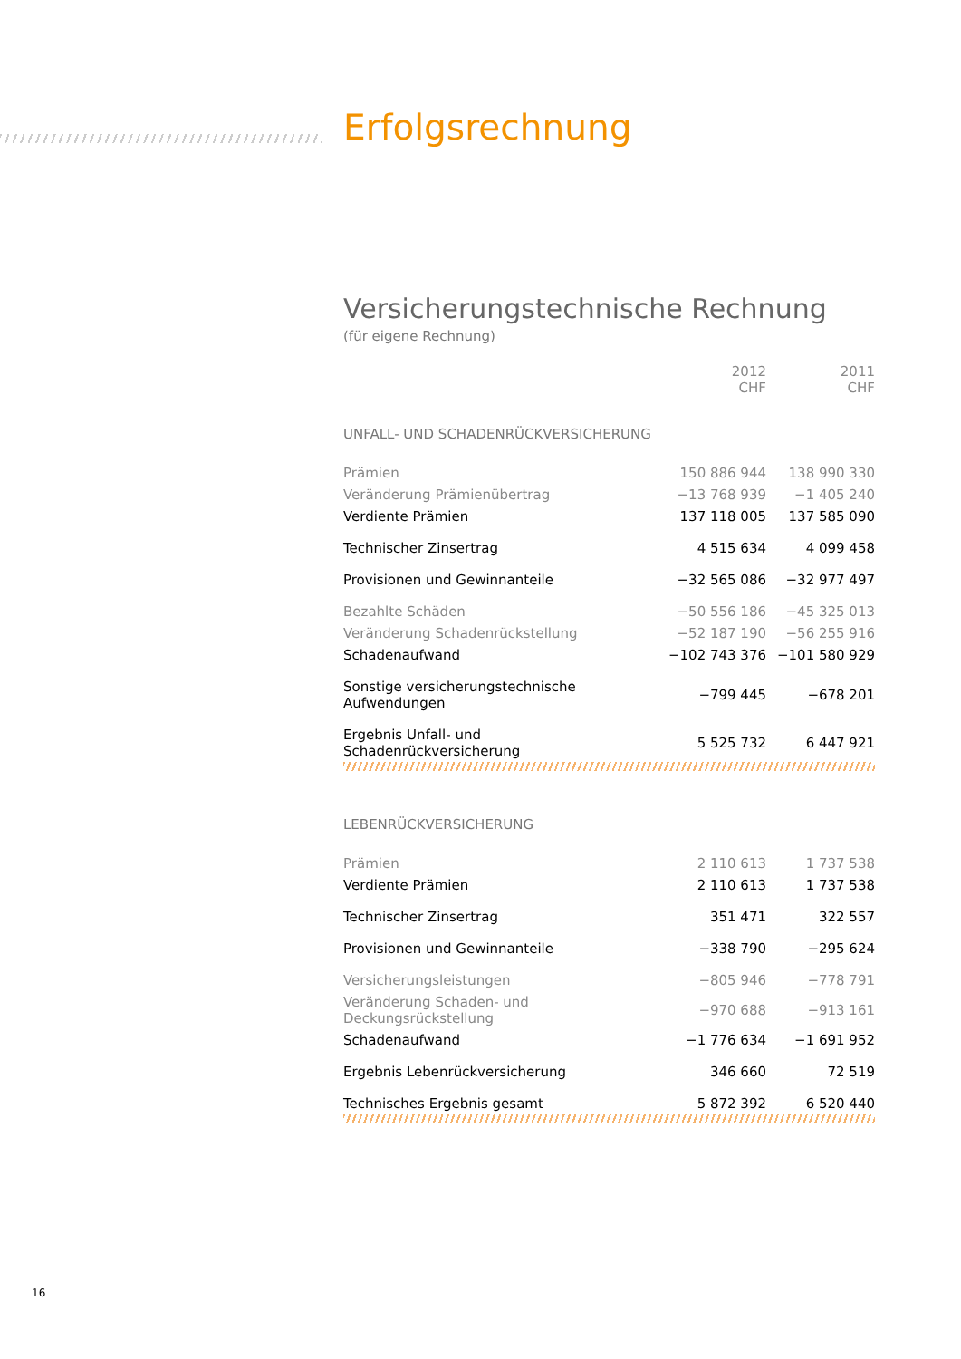Erfolgsrechnung
Versicherungstechnische Rechnung
(für eigene Rechnung)
| | 2012 CHF | 2011 CHF |
| --- | --- | --- |
| UNFALL- UND SCHADENRÜCKVERSICHERUNG | | |
| Prämien | 150 886 944 | 138 990 330 |
| Veränderung Prämienübertrag | −13 768 939 | −1 405 240 |
| Verdiente Prämien | 137 118 005 | 137 585 090 |
| Technischer Zinsertrag | 4 515 634 | 4 099 458 |
| Provisionen und Gewinnanteile | −32 565 086 | −32 977 497 |
| Bezahlte Schäden | −50 556 186 | −45 325 013 |
| Veränderung Schadenrückstellung | −52 187 190 | −56 255 916 |
| Schadenaufwand | −102 743 376 | −101 580 929 |
| Sonstige versicherungstechnische Aufwendungen | −799 445 | −678 201 |
| Ergebnis Unfall- und Schadenrückversicherung | 5 525 732 | 6 447 921 |
| LEBENRÜCKVERSICHERUNG | | |
| Prämien | 2 110 613 | 1 737 538 |
| Verdiente Prämien | 2 110 613 | 1 737 538 |
| Technischer Zinsertrag | 351 471 | 322 557 |
| Provisionen und Gewinnanteile | −338 790 | −295 624 |
| Versicherungsleistungen | −805 946 | −778 791 |
| Veränderung Schaden- und Deckungsrückstellung | −970 688 | −913 161 |
| Schadenaufwand | −1 776 634 | −1 691 952 |
| Ergebnis Lebenrückversicherung | 346 660 | 72 519 |
| Technisches Ergebnis gesamt | 5 872 392 | 6 520 440 |
16